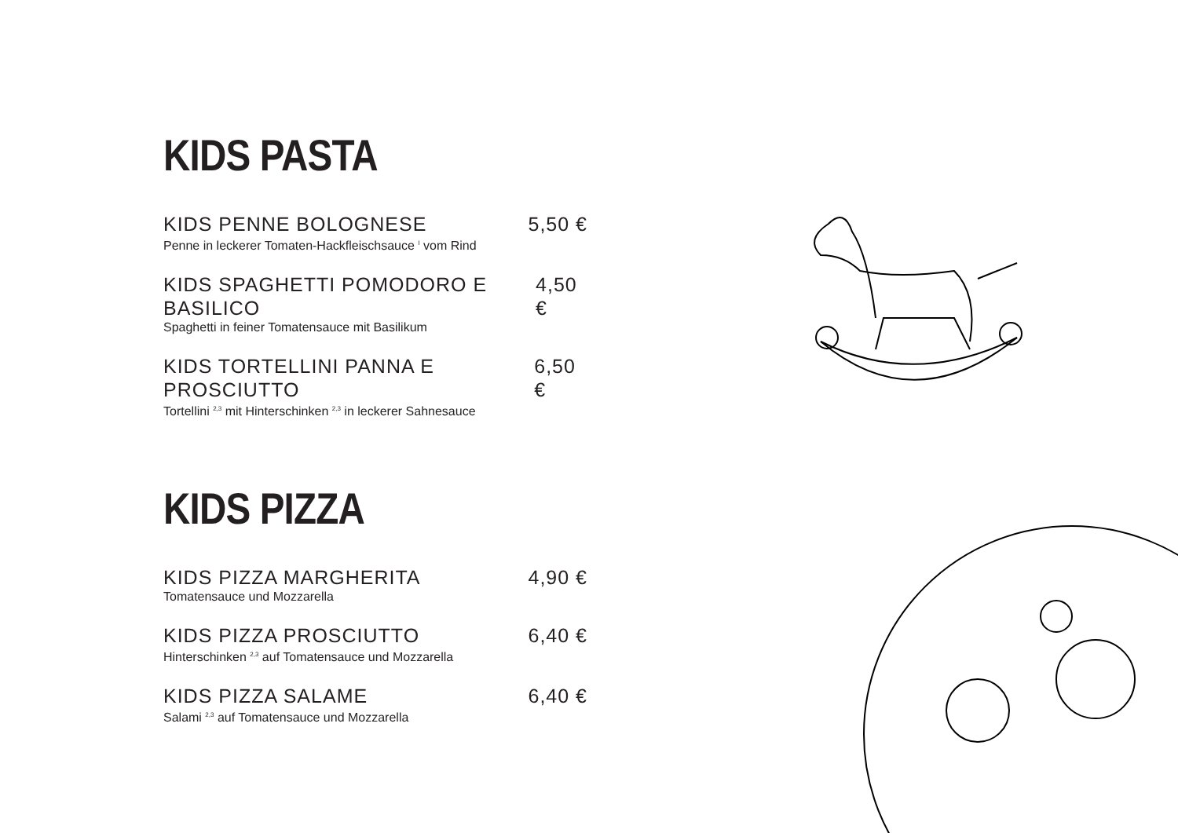KIDS PASTA
KIDS PENNE BOLOGNESE 5,50 €
Penne in leckerer Tomaten-Hackfleischsauce <sup>I</sup> vom Rind
KIDS SPAGHETTI POMODORO E BASILICO 4,50 €
Spaghetti in feiner Tomatensauce mit Basilikum
KIDS TORTELLINI PANNA E PROSCIUTTO 6,50 €
Tortellini <sup>2,3</sup> mit Hinterschinken <sup>2,3</sup> in leckerer Sahnesauce
KIDS PIZZA
KIDS PIZZA MARGHERITA 4,90 €
Tomatensauce und Mozzarella
KIDS PIZZA PROSCIUTTO 6,40 €
Hinterschinken <sup>2,3</sup> auf Tomatensauce und Mozzarella
KIDS PIZZA SALAME 6,40 €
Salami <sup>2,3</sup> auf Tomatensauce und Mozzarella